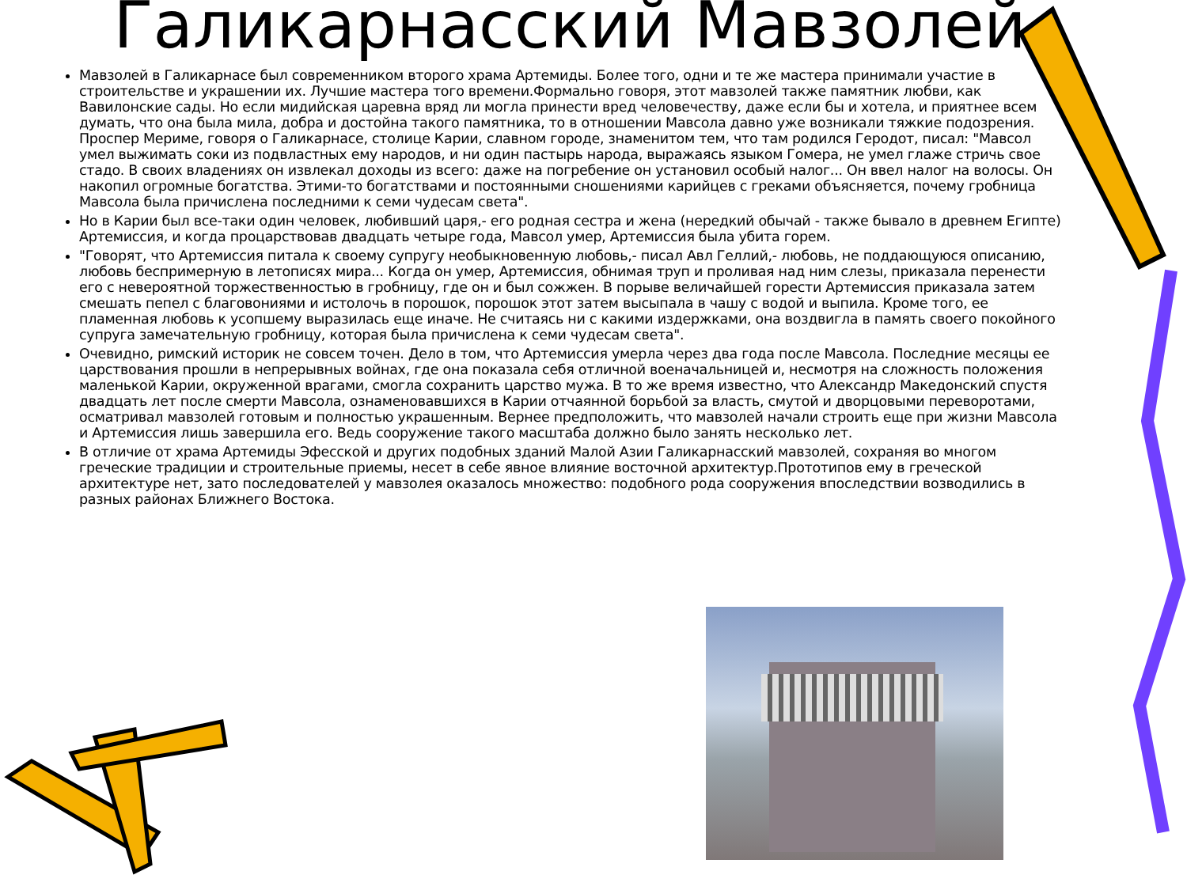Галикарнасский Мавзолей
Мавзолей в Галикарнасе был современником второго храма Артемиды. Более того, одни и те же мастера принимали участие в строительстве и украшении их. Лучшие мастера того времени.Формально говоря, этот мавзолей также памятник любви, как Вавилонские сады. Но если мидийская царевна вряд ли могла принести вред человечеству, даже если бы и хотела, и приятнее всем думать, что она была мила, добра и достойна такого памятника, то в отношении Мавсола давно уже возникали тяжкие подозрения. Проспер Мериме, говоря о Галикарнасе, столице Карии, славном городе, знаменитом тем, что там родился Геродот, писал: "Мавсол умел выжимать соки из подвластных ему народов, и ни один пастырь народа, выражаясь языком Гомера, не умел глаже стричь свое стадо. В своих владениях он извлекал доходы из всего: даже на погребение он установил особый налог... Он ввел налог на волосы. Он накопил огромные богатства. Этими-то богатствами и постоянными сношениями карийцев с греками объясняется, почему гробница Мавсола была причислена последними к семи чудесам света".
Но в Карии был все-таки один человек, любивший царя,- его родная сестра и жена (нередкий обычай - также бывало в древнем Египте) Артемиссия, и когда процарствовав двадцать четыре года, Мавсол умер, Артемиссия была убита горем.
"Говорят, что Артемиссия питала к своему супругу необыкновенную любовь,- писал Авл Геллий,- любовь, не поддающуюся описанию, любовь беспримерную в летописях мира... Когда он умер, Артемиссия, обнимая труп и проливая над ним слезы, приказала перенести его с невероятной торжественностью в гробницу, где он и был сожжен. В порыве величайшей горести Артемиссия приказала затем смешать пепел с благовониями и истолочь в порошок, порошок этот затем высыпала в чашу с водой и выпила. Кроме того, ее пламенная любовь к усопшему выразилась еще иначе. Не считаясь ни с какими издержками, она воздвигла в память своего покойного супруга замечательную гробницу, которая была причислена к семи чудесам света".
Очевидно, римский историк не совсем точен. Дело в том, что Артемиссия умерла через два года после Мавсола. Последние месяцы ее царствования прошли в непрерывных войнах, где она показала себя отличной военачальницей и, несмотря на сложность положения маленькой Карии, окруженной врагами, смогла сохранить царство мужа. В то же время известно, что Александр Македонский спустя двадцать лет после смерти Мавсола, ознаменовавшихся в Карии отчаянной борьбой за власть, смутой и дворцовыми переворотами, осматривал мавзолей готовым и полностью украшенным. Вернее предположить, что мавзолей начали строить еще при жизни Мавсола и Артемиссия лишь завершила его. Ведь сооружение такого масштаба должно было занять несколько лет.
В отличие от храма Артемиды Эфесской и других подобных зданий Малой Азии Галикарнасский мавзолей, сохраняя во многом греческие традиции и строительные приемы, несет в себе явное влияние восточной архитектур.Прототипов ему в греческой архитектуре нет, зато последователей у мавзолея оказалось множество: подобного рода сооружения впоследствии возводились в разных районах Ближнего Востока.